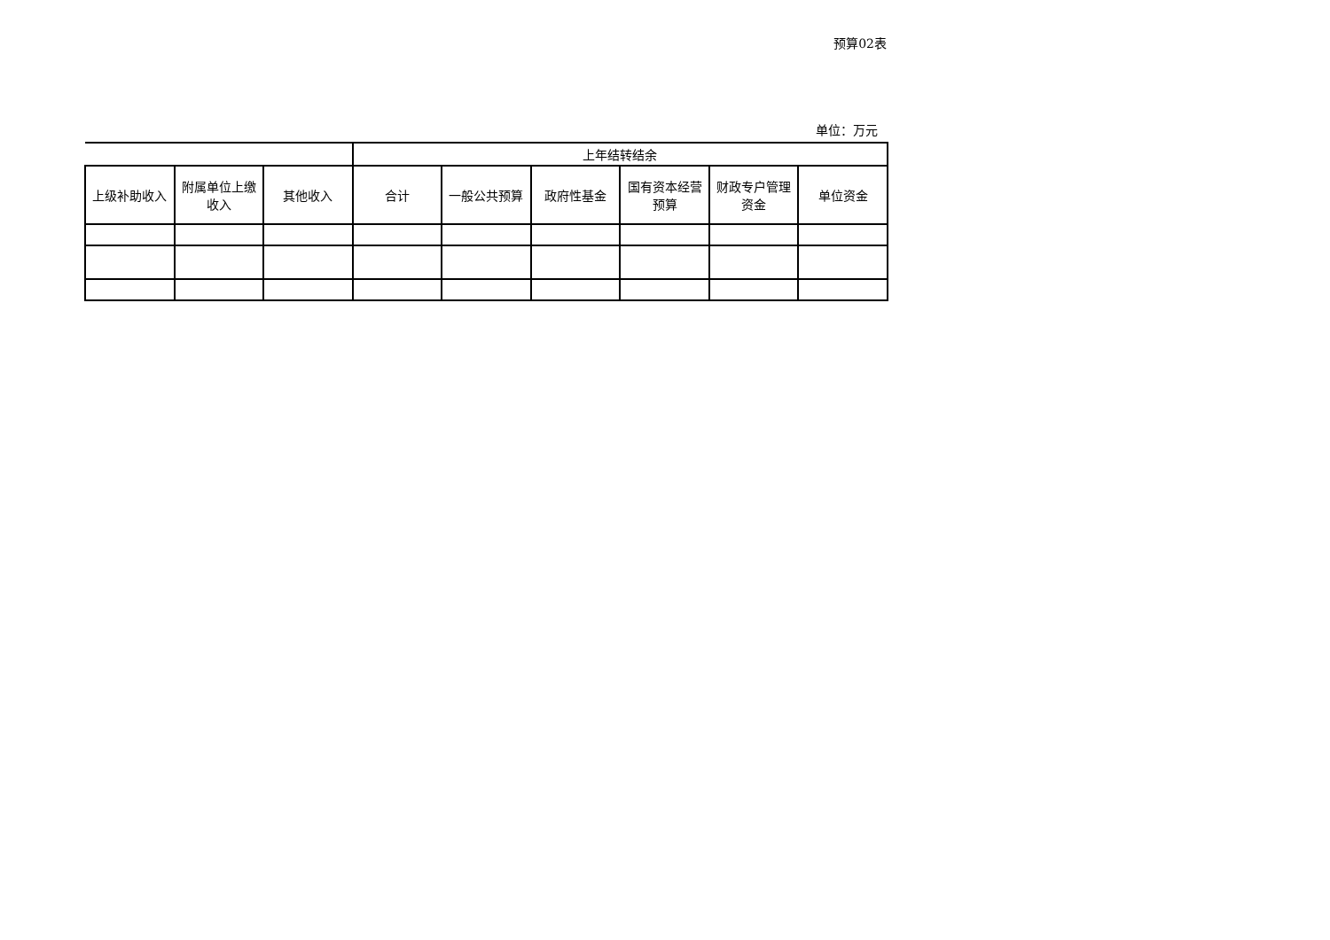预算02表
单位：万元
| | | | 上年结转结余 | | | | | |
| --- | --- | --- | --- | --- | --- | --- | --- | --- |
| 上级补助收入 | 附属单位上缴收入 | 其他收入 | 合计 | 一般公共预算 | 政府性基金 | 国有资本经营预算 | 财政专户管理资金 | 单位资金 |